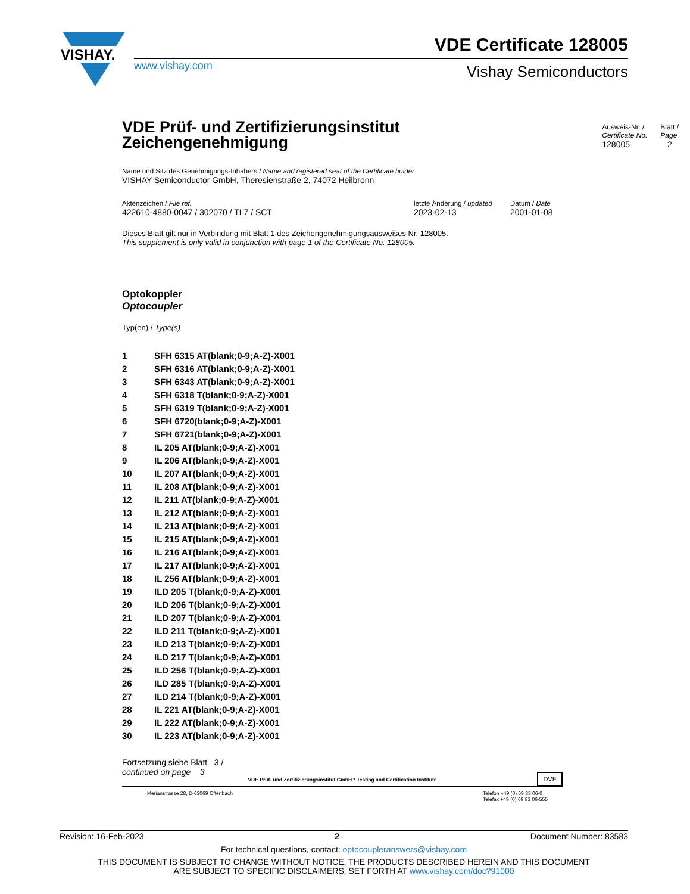VISHAY.
www.vishay.com
VDE Certificate 128005
Vishay Semiconductors
VDE Prüf- und Zertifizierungsinstitut
Zeichengenehmigung
Ausweis-Nr. /
Certificate No.
128005
Blatt /
Page
2
Name und Sitz des Genehmigungs-Inhabers / Name and registered seat of the Certificate holder
VISHAY Semiconductor GmbH, Theresienstraße 2, 74072 Heilbronn
Aktenzeichen / File ref.
422610-4880-0047 / 302070 / TL7 / SCT
letzte Änderung / updated
2023-02-13
Datum / Date
2001-01-08
Dieses Blatt gilt nur in Verbindung mit Blatt 1 des Zeichengenehmigungsausweises Nr. 128005.
This supplement is only valid in conjunction with page 1 of the Certificate No. 128005.
Optokoppler
Optocoupler
Typ(en) / Type(s)
| 1 | SFH 6315 AT(blank;0-9;A-Z)-X001 |
| 2 | SFH 6316 AT(blank;0-9;A-Z)-X001 |
| 3 | SFH 6343 AT(blank;0-9;A-Z)-X001 |
| 4 | SFH 6318 T(blank;0-9;A-Z)-X001 |
| 5 | SFH 6319 T(blank;0-9;A-Z)-X001 |
| 6 | SFH 6720(blank;0-9;A-Z)-X001 |
| 7 | SFH 6721(blank;0-9;A-Z)-X001 |
| 8 | IL 205 AT(blank;0-9;A-Z)-X001 |
| 9 | IL 206 AT(blank;0-9;A-Z)-X001 |
| 10 | IL 207 AT(blank;0-9;A-Z)-X001 |
| 11 | IL 208 AT(blank;0-9;A-Z)-X001 |
| 12 | IL 211 AT(blank;0-9;A-Z)-X001 |
| 13 | IL 212 AT(blank;0-9;A-Z)-X001 |
| 14 | IL 213 AT(blank;0-9;A-Z)-X001 |
| 15 | IL 215 AT(blank;0-9;A-Z)-X001 |
| 16 | IL 216 AT(blank;0-9;A-Z)-X001 |
| 17 | IL 217 AT(blank;0-9;A-Z)-X001 |
| 18 | IL 256 AT(blank;0-9;A-Z)-X001 |
| 19 | ILD 205 T(blank;0-9;A-Z)-X001 |
| 20 | ILD 206 T(blank;0-9;A-Z)-X001 |
| 21 | ILD 207 T(blank;0-9;A-Z)-X001 |
| 22 | ILD 211 T(blank;0-9;A-Z)-X001 |
| 23 | ILD 213 T(blank;0-9;A-Z)-X001 |
| 24 | ILD 217 T(blank;0-9;A-Z)-X001 |
| 25 | ILD 256 T(blank;0-9;A-Z)-X001 |
| 26 | ILD 285 T(blank;0-9;A-Z)-X001 |
| 27 | ILD 214 T(blank;0-9;A-Z)-X001 |
| 28 | IL 221 AT(blank;0-9;A-Z)-X001 |
| 29 | IL 222 AT(blank;0-9;A-Z)-X001 |
| 30 | IL 223 AT(blank;0-9;A-Z)-X001 |
Fortsetzung siehe Blatt 3 /
continued on page 3
VDE Prüf- und Zertifizierungsinstitut GmbH * Testing and Certification Institute
DVE
Merianstrasse 28, D-63069 Offenbach Telefon +49 (0) 69 83 06-0
Telefax +49 (0) 69 83 06-555
Revision: 16-Feb-2023 2 Document Number: 83583
For technical questions, contact: optocoupleranswers@vishay.com
THIS DOCUMENT IS SUBJECT TO CHANGE WITHOUT NOTICE. THE PRODUCTS DESCRIBED HEREIN AND THIS DOCUMENT
ARE SUBJECT TO SPECIFIC DISCLAIMERS, SET FORTH AT www.vishay.com/doc?91000